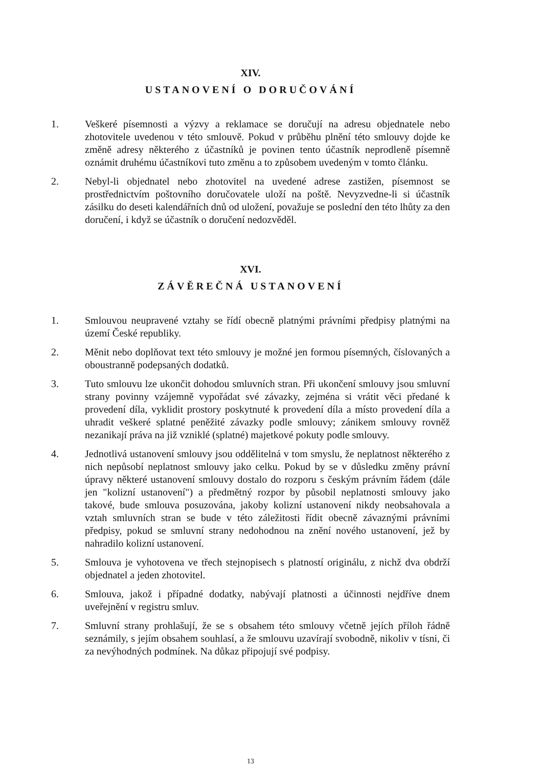XIV.
USTANOVENÍ O DORUČOVÁNÍ
1. Veškeré písemnosti a výzvy a reklamace se doručují na adresu objednatele nebo zhotovitele uvedenou v této smlouvě. Pokud v průběhu plnění této smlouvy dojde ke změně adresy některého z účastníků je povinen tento účastník neprodleně písemně oznámit druhému účastníkovi tuto změnu a to způsobem uvedeným v tomto článku.
2. Nebyl-li objednatel nebo zhotovitel na uvedené adrese zastižen, písemnost se prostřednictvím poštovního doručovatele uloží na poště. Nevyzvedne-li si účastník zásilku do deseti kalendářních dnů od uložení, považuje se poslední den této lhůty za den doručení, i když se účastník o doručení nedozvěděl.
XVI.
ZÁVĚREČNÁ USTANOVENÍ
1. Smlouvou neupravené vztahy se řídí obecně platnými právními předpisy platnými na území České republiky.
2. Měnit nebo doplňovat text této smlouvy je možné jen formou písemných, číslovaných a oboustranně podepsaných dodatků.
3. Tuto smlouvu lze ukončit dohodou smluvních stran. Při ukončení smlouvy jsou smluvní strany povinny vzájemně vypořádat své závazky, zejména si vrátit věci předané k provedení díla, vyklidit prostory poskytnuté k provedení díla a místo provedení díla a uhradit veškeré splatné peněžité závazky podle smlouvy; zánikem smlouvy rovněž nezanikají práva na již vzniklé (splatné) majetkové pokuty podle smlouvy.
4. Jednotlivá ustanovení smlouvy jsou oddělitelná v tom smyslu, že neplatnost některého z nich nepůsobí neplatnost smlouvy jako celku. Pokud by se v důsledku změny právní úpravy některé ustanovení smlouvy dostalo do rozporu s českým právním řádem (dále jen "kolizní ustanovení") a předmětný rozpor by působil neplatnosti smlouvy jako takové, bude smlouva posuzována, jakoby kolizní ustanovení nikdy neobsahovala a vztah smluvních stran se bude v této záležitosti řídit obecně závaznými právními předpisy, pokud se smluvní strany nedohodnou na znění nového ustanovení, jež by nahradilo kolizní ustanovení.
5. Smlouva je vyhotovena ve třech stejnopisech s platností originálu, z nichž dva obdrží objednatel a jeden zhotovitel.
6. Smlouva, jakož i případné dodatky, nabývají platnosti a účinnosti nejdříve dnem uveřejnění v registru smluv.
7. Smluvní strany prohlašují, že se s obsahem této smlouvy včetně jejích příloh řádně seznámily, s jejím obsahem souhlasí, a že smlouvu uzavírají svobodně, nikoliv v tísni, či za nevýhodných podmínek. Na důkaz připojují své podpisy.
13